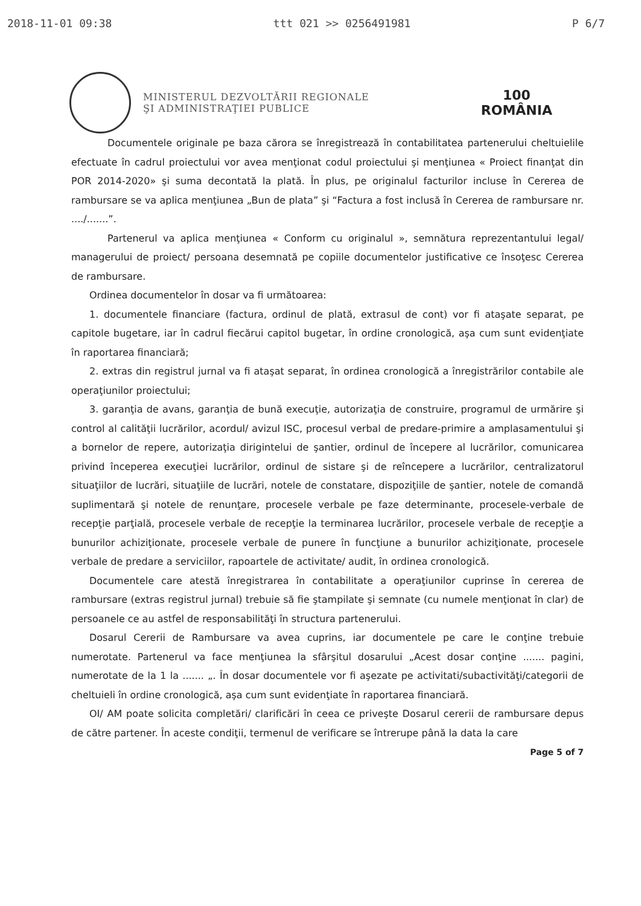2018-11-01 09:38 ttt 021 >> 0256491981 P 6/7
MINISTERUL DEZVOLTĂRII REGIONALE
ŞI ADMINISTRAŢIEI PUBLICE
100
ROMÂNIA
Documentele originale pe baza cărora se înregistrează în contabilitatea partenerului cheltuielile efectuate în cadrul proiectului vor avea menţionat codul proiectului şi menţiunea « Proiect finanţat din POR 2014-2020» şi suma decontată la plată. În plus, pe originalul facturilor incluse în Cererea de rambursare se va aplica menţiunea „Bun de plata” şi “Factura a fost inclusă în Cererea de rambursare nr. ..../.......”.
Partenerul va aplica menţiunea « Conform cu originalul », semnătura reprezentantului legal/ managerului de proiect/ persoana desemnată pe copiile documentelor justificative ce însoţesc Cererea de rambursare.
Ordinea documentelor în dosar va fi următoarea:
1. documentele financiare (factura, ordinul de plată, extrasul de cont) vor fi ataşate separat, pe capitole bugetare, iar în cadrul fiecărui capitol bugetar, în ordine cronologică, aşa cum sunt evidenţiate în raportarea financiară;
2. extras din registrul jurnal va fi ataşat separat, în ordinea cronologică a înregistrărilor contabile ale operaţiunilor proiectului;
3. garanţia de avans, garanţia de bună execuţie, autorizaţia de construire, programul de urmărire şi control al calităţii lucrărilor, acordul/ avizul ISC, procesul verbal de predare-primire a amplasamentului şi a bornelor de repere, autorizaţia dirigintelui de şantier, ordinul de începere al lucrărilor, comunicarea privind începerea execuţiei lucrărilor, ordinul de sistare şi de reîncepere a lucrărilor, centralizatorul situaţiilor de lucrări, situaţiile de lucrări, notele de constatare, dispoziţiile de şantier, notele de comandă suplimentară şi notele de renunţare, procesele verbale pe faze determinante, procesele-verbale de recepţie parţială, procesele verbale de recepţie la terminarea lucrărilor, procesele verbale de recepţie a bunurilor achiziţionate, procesele verbale de punere în funcţiune a bunurilor achiziţionate, procesele verbale de predare a serviciilor, rapoartele de activitate/ audit, în ordinea cronologică.
Documentele care atestă înregistrarea în contabilitate a operaţiunilor cuprinse în cererea de rambursare (extras registrul jurnal) trebuie să fie ştampilate şi semnate (cu numele menţionat în clar) de persoanele ce au astfel de responsabilităţi în structura partenerului.
Dosarul Cererii de Rambursare va avea cuprins, iar documentele pe care le conţine trebuie numerotate. Partenerul va face menţiunea la sfârşitul dosarului „Acest dosar conţine ....... pagini, numerotate de la 1 la ....... „. În dosar documentele vor fi aşezate pe activitati/subactivităţi/categorii de cheltuieli în ordine cronologică, aşa cum sunt evidenţiate în raportarea financiară.
OI/ AM poate solicita completări/ clarificări în ceea ce priveşte Dosarul cererii de rambursare depus de către partener. În aceste condiţii, termenul de verificare se întrerupe până la data la care
Page 5 of 7